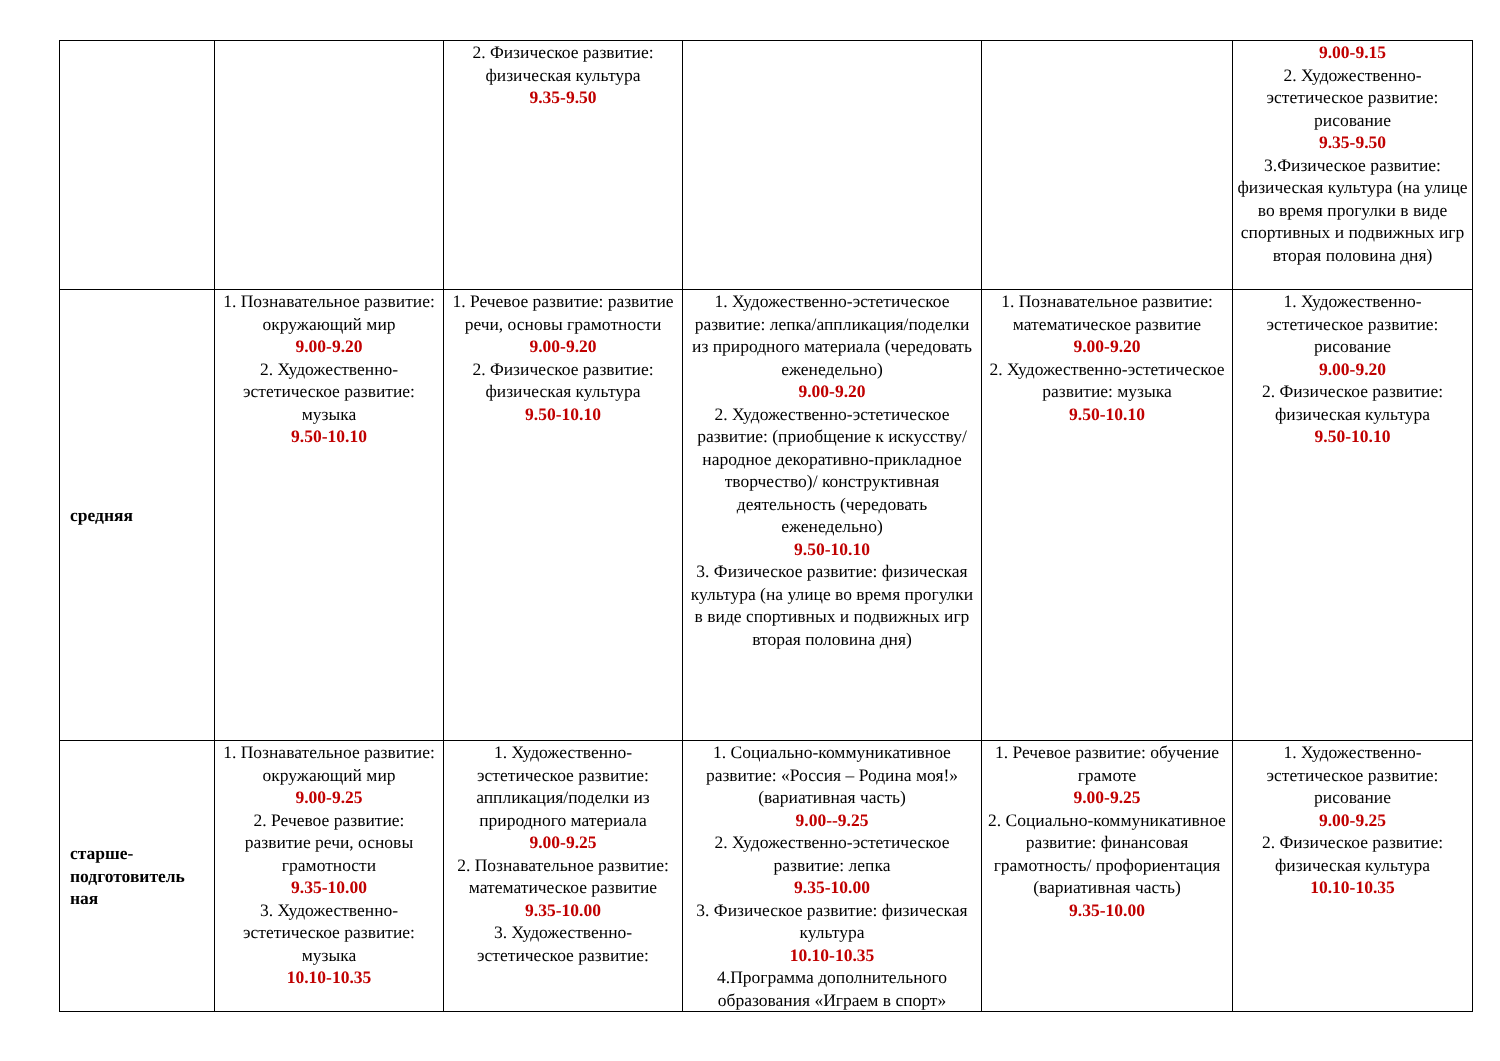| | | 2. Физическое развитие: физическая культура 9.35-9.50 | | | 9.00-9.15 2. Художественно-эстетическое развитие: рисование 9.35-9.50 3.Физическое развитие: физическая культура (на улице во время прогулки в виде спортивных и подвижных игр вторая половина дня) |
| средняя | 1. Познавательное развитие: окружающий мир 9.00-9.20 2. Художественно-эстетическое развитие: музыка 9.50-10.10 | 1. Речевое развитие: развитие речи, основы грамотности 9.00-9.20 2. Физическое развитие: физическая культура 9.50-10.10 | 1. Художественно-эстетическое развитие: лепка/аппликация/поделки из природного материала (чередовать еженедельно) 9.00-9.20 2. Художественно-эстетическое развитие: (приобщение к искусству/народное декоративно-прикладное творчество)/ конструктивная деятельность (чередовать еженедельно) 9.50-10.10 3. Физическое развитие: физическая культура (на улице во время прогулки в виде спортивных и подвижных игр вторая половина дня) | 1. Познавательное развитие: математическое развитие 9.00-9.20 2. Художественно-эстетическое развитие: музыка 9.50-10.10 | 1. Художественно-эстетическое развитие: рисование 9.00-9.20 2. Физическое развитие: физическая культура 9.50-10.10 |
| старше-подготовитель ная | 1. Познавательное развитие: окружающий мир 9.00-9.25 2. Речевое развитие: развитие речи, основы грамотности 9.35-10.00 3. Художественно-эстетическое развитие: музыка 10.10-10.35 | 1. Художественно-эстетическое развитие: аппликация/поделки из природного материала 9.00-9.25 2. Познавательное развитие: математическое развитие 9.35-10.00 3. Художественно-эстетическое развитие: | 1. Социально-коммуникативное развитие: «Россия – Родина моя!» (вариативная часть) 9.00--9.25 2. Художественно-эстетическое развитие: лепка 9.35-10.00 3. Физическое развитие: физическая культура 10.10-10.35 4.Программа дополнительного образования «Играем в спорт» | 1. Речевое развитие: обучение грамоте 9.00-9.25 2. Социально-коммуникативное развитие: финансовая грамотность/ профориентация (вариативная часть) 9.35-10.00 | 1. Художественно-эстетическое развитие: рисование 9.00-9.25 2. Физическое развитие: физическая культура 10.10-10.35 |